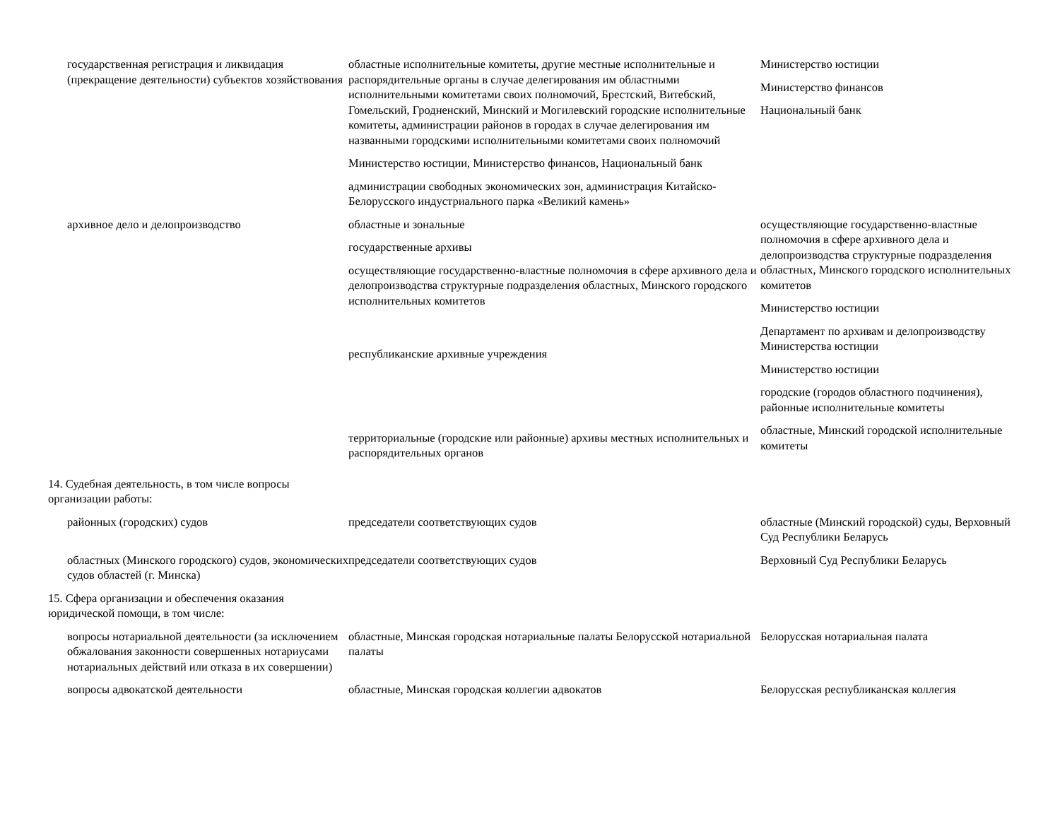| государственная регистрация и ликвидация (прекращение деятельности) субъектов хозяйствования | областные исполнительные комитеты, другие местные исполнительные и распорядительные органы в случае делегирования им областными исполнительными комитетами своих полномочий, Брестский, Витебский, Гомельский, Гродненский, Минский и Могилевский городские исполнительные комитеты, администрации районов в городах в случае делегирования им названными городскими исполнительными комитетами своих полномочий Министерство юстиции, Министерство финансов, Национальный банк администрации свободных экономических зон, администрация Китайско-Белорусского индустриального парка «Великий камень» | Министерство юстиции Министерство финансов Национальный банк |
| архивное дело и делопроизводство | областные и зональные государственные архивы осуществляющие государственно-властные полномочия в сфере архивного дела и делопроизводства структурные подразделения областных, Минского городского исполнительных комитетов республиканские архивные учреждения территориальные (городские или районные) архивы местных исполнительных и распорядительных органов | осуществляющие государственно-властные полномочия в сфере архивного дела и делопроизводства структурные подразделения областных, Минского городского исполнительных комитетов Министерство юстиции Департамент по архивам и делопроизводству Министерства юстиции Министерство юстиции городские (городов областного подчинения), районные исполнительные комитеты областные, Минский городской исполнительные комитеты |
| 14. Судебная деятельность, в том числе вопросы организации работы: | | |
| районных (городских) судов | председатели соответствующих судов | областные (Минский городской) суды, Верховный Суд Республики Беларусь |
| областных (Минского городского) судов, экономических судов областей (г. Минска) | председатели соответствующих судов | Верховный Суд Республики Беларусь |
| 15. Сфера организации и обеспечения оказания юридической помощи, в том числе: | | |
| вопросы нотариальной деятельности (за исключением обжалования законности совершенных нотариусами нотариальных действий или отказа в их совершении) | областные, Минская городская нотариальные палаты Белорусской нотариальной палаты | Белорусская нотариальная палата |
| вопросы адвокатской деятельности | областные, Минская городская коллегии адвокатов | Белорусская республиканская коллегия |